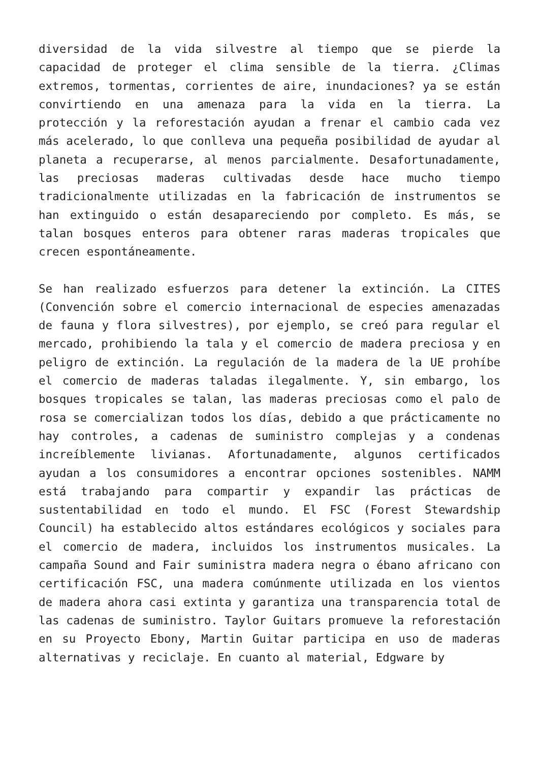diversidad de la vida silvestre al tiempo que se pierde la capacidad de proteger el clima sensible de la tierra. ¿Climas extremos, tormentas, corrientes de aire, inundaciones? ya se están convirtiendo en una amenaza para la vida en la tierra. La protección y la reforestación ayudan a frenar el cambio cada vez más acelerado, lo que conlleva una pequeña posibilidad de ayudar al planeta a recuperarse, al menos parcialmente. Desafortunadamente, las preciosas maderas cultivadas desde hace mucho tiempo tradicionalmente utilizadas en la fabricación de instrumentos se han extinguido o están desapareciendo por completo. Es más, se talan bosques enteros para obtener raras maderas tropicales que crecen espontáneamente.
Se han realizado esfuerzos para detener la extinción. La CITES (Convención sobre el comercio internacional de especies amenazadas de fauna y flora silvestres), por ejemplo, se creó para regular el mercado, prohibiendo la tala y el comercio de madera preciosa y en peligro de extinción. La regulación de la madera de la UE prohíbe el comercio de maderas taladas ilegalmente. Y, sin embargo, los bosques tropicales se talan, las maderas preciosas como el palo de rosa se comercializan todos los días, debido a que prácticamente no hay controles, a cadenas de suministro complejas y a condenas increíblemente livianas. Afortunadamente, algunos certificados ayudan a los consumidores a encontrar opciones sostenibles. NAMM está trabajando para compartir y expandir las prácticas de sustentabilidad en todo el mundo. El FSC (Forest Stewardship Council) ha establecido altos estándares ecológicos y sociales para el comercio de madera, incluidos los instrumentos musicales. La campaña Sound and Fair suministra madera negra o ébano africano con certificación FSC, una madera comúnmente utilizada en los vientos de madera ahora casi extinta y garantiza una transparencia total de las cadenas de suministro. Taylor Guitars promueve la reforestación en su Proyecto Ebony, Martin Guitar participa en uso de maderas alternativas y reciclaje. En cuanto al material, Edgware by